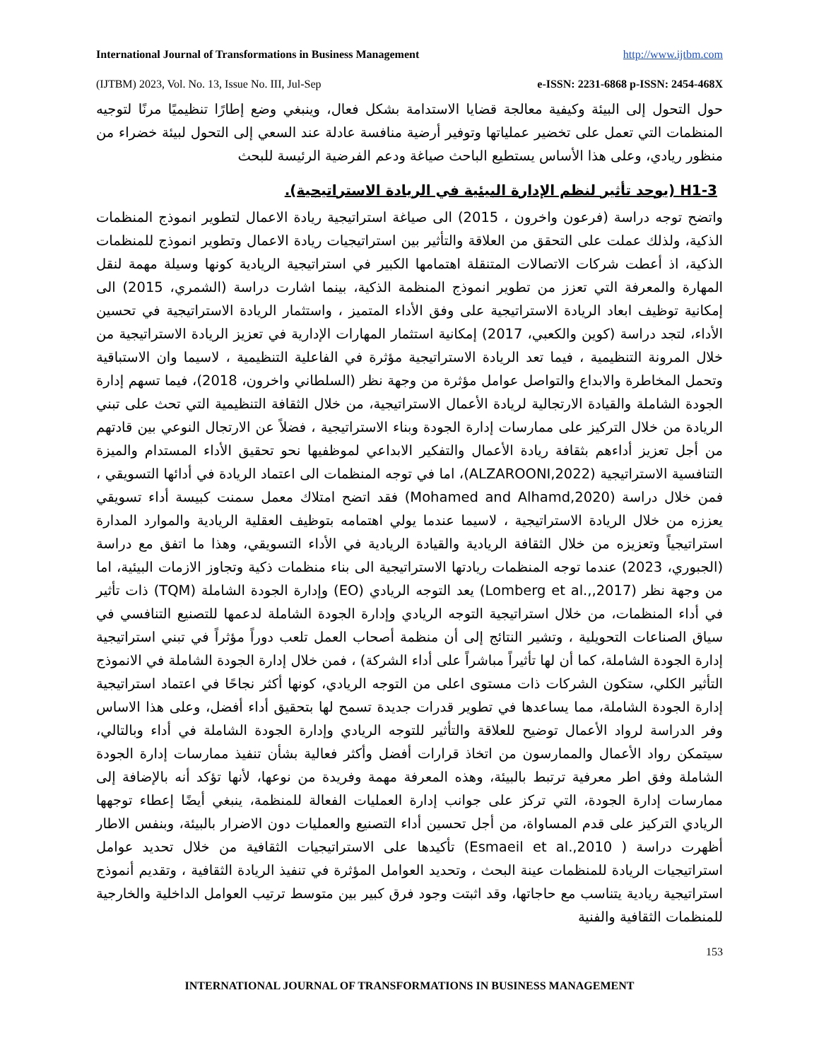International Journal of Transformations in Business Management http://www.ijtbm.com
(IJTBM) 2023, Vol. No. 13, Issue No. III, Jul-Sep e-ISSN: 2231-6868 p-ISSN: 2454-468X
حول التحول إلى البيئة وكيفية معالجة قضايا الاستدامة بشكل فعال، وينبغي وضع إطارًا تنظيميًا مرنًا لتوجيه المنظمات التي تعمل على تخضير عملياتها وتوفير أرضية منافسة عادلة عند السعي إلى التحول لبيئة خضراء من منظور ريادي، وعلى هذا الأساس يستطيع الباحث صياغة ودعم الفرضية الرئيسة للبحث
H1-3 (يوجد تأثير لنظم الإدارة البيئية في الريادة الاستراتيجية).
واتضح توجه دراسة (فرعون واخرون ، 2015) الى صياغة استراتيجية ريادة الاعمال لتطوير انموذج المنظمات الذكية، ولذلك عملت على التحقق من العلاقة والتأثير بين استراتيجيات ريادة الاعمال وتطوير انموذج للمنظمات الذكية، اذ أعطت شركات الاتصالات المتنقلة اهتمامها الكبير في استراتيجية الريادية كونها وسيلة مهمة لنقل المهارة والمعرفة التي تعزز من تطوير انموذج المنظمة الذكية، بينما اشارت دراسة (الشمري، 2015) الى إمكانية توظيف ابعاد الريادة الاستراتيجية على وفق الأداء المتميز ، واستثمار الريادة الاستراتيجية في تحسين الأداء، لتجد دراسة (كوين والكعبي، 2017) إمكانية استثمار المهارات الإدارية في تعزيز الريادة الاستراتيجية من خلال المرونة التنظيمية ، فيما تعد الريادة الاستراتيجية مؤثرة في الفاعلية التنظيمية ، لاسيما وان الاستباقية وتحمل المخاطرة والابداع والتواصل عوامل مؤثرة من وجهة نظر (السلطاني واخرون، 2018)، فيما تسهم إدارة الجودة الشاملة والقيادة الارتجالية لريادة الأعمال الاستراتيجية، من خلال الثقافة التنظيمية التي تحث على تبني الريادة من خلال التركيز على ممارسات إدارة الجودة وبناء الاستراتيجية ، فضلاً عن الارتجال النوعي بين قادتهم من أجل تعزيز أداءهم بثقافة ريادة الأعمال والتفكير الابداعي لموظفيها نحو تحقيق الأداء المستدام والميزة التنافسية الاستراتيجية (ALZAROONI,2022)، اما في توجه المنظمات الى اعتماد الريادة في أدائها التسويقي ، فمن خلال دراسة (Mohamed and Alhamd,2020) فقد اتضح امتلاك معمل سمنت كبيسة أداء تسويقي يعززه من خلال الريادة الاستراتيجية ، لاسيما عندما يولي اهتمامه بتوظيف العقلية الريادية والموارد المدارة استراتيجياً وتعزيزه من خلال الثقافة الريادية والقيادة الريادية في الأداء التسويقي، وهذا ما اتفق مع دراسة (الجبوري، 2023) عندما توجه المنظمات ريادتها الاستراتيجية الى بناء منظمات ذكية وتجاوز الازمات البيئية، اما من وجهة نظر (Lomberg et al.,,2017) يعد التوجه الريادي (EO) وإدارة الجودة الشاملة (TQM) ذات تأثير في أداء المنظمات، من خلال استراتيجية التوجه الريادي وإدارة الجودة الشاملة لدعمها للتصنيع التنافسي في سياق الصناعات التحويلية ، وتشير النتائج إلى أن منظمة أصحاب العمل تلعب دوراً مؤثراً في تبني استراتيجية إدارة الجودة الشاملة، كما أن لها تأثيراً مباشراً على أداء الشركة) ، فمن خلال إدارة الجودة الشاملة في الانموذج التأثير الكلي، ستكون الشركات ذات مستوى اعلى من التوجه الريادي، كونها أكثر نجاحًا في اعتماد استراتيجية إدارة الجودة الشاملة، مما يساعدها في تطوير قدرات جديدة تسمح لها بتحقيق أداء أفضل، وعلى هذا الاساس وفر الدراسة لرواد الأعمال توضيح للعلاقة والتأثير للتوجه الريادي وإدارة الجودة الشاملة في أداء وبالتالي، سيتمكن رواد الأعمال والممارسون من اتخاذ قرارات أفضل وأكثر فعالية بشأن تنفيذ ممارسات إدارة الجودة الشاملة وفق اطر معرفية ترتبط بالبيئة، وهذه المعرفة مهمة وفريدة من نوعها، لأنها تؤكد أنه بالإضافة إلى ممارسات إدارة الجودة، التي تركز على جوانب إدارة العمليات الفعالة للمنظمة، ينبغي أيضًا إعطاء توجهها الريادي التركيز على قدم المساواة، من أجل تحسين أداء التصنيع والعمليات دون الاضرار بالبيئة، وبنفس الاطار أظهرت دراسة ( Esmaeil et al.,2010) تأكيدها على الاستراتيجيات الثقافية من خلال تحديد عوامل استراتيجيات الريادة للمنظمات عينة البحث ، وتحديد العوامل المؤثرة في تنفيذ الريادة الثقافية ، وتقديم أنموذج استراتيجية ريادية يتناسب مع حاجاتها، وقد اثبتت وجود فرق كبير بين متوسط ترتيب العوامل الداخلية والخارجية للمنظمات الثقافية والفنية
153
INTERNATIONAL JOURNAL OF TRANSFORMATIONS IN BUSINESS MANAGEMENT